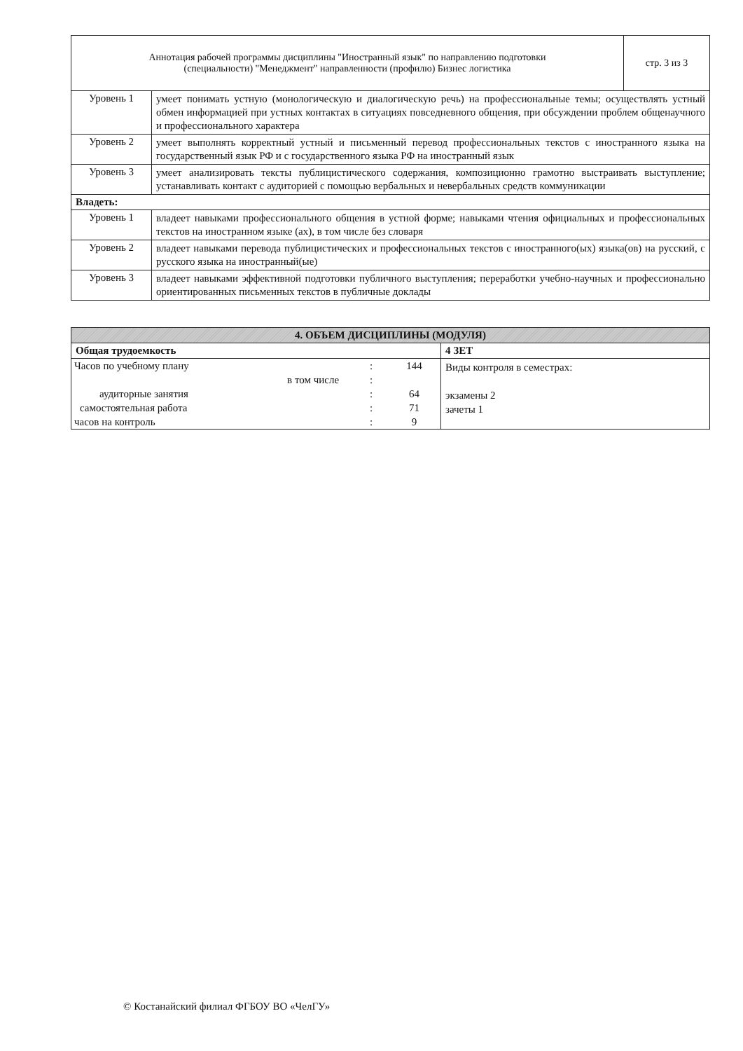| Аннотация рабочей программы дисциплины "Иностранный язык" по направлению подготовки (специальности) "Менеджмент" направленности (профилю) Бизнес логистика | | стр. 3 из 3 |
| Уровень 1 | умеет понимать устную (монологическую и диалогическую речь) на профессиональные темы; осуществлять устный обмен информацией при устных контактах в ситуациях повседневного общения, при обсуждении проблем общенаучного и профессионального характера | |
| Уровень 2 | умеет выполнять корректный устный и письменный перевод профессиональных текстов с иностранного языка на государственный язык РФ и с государственного языка РФ на иностранный язык | |
| Уровень 3 | умеет анализировать тексты публицистического содержания, композиционно грамотно выстраивать выступление; устанавливать контакт с аудиторией с помощью вербальных и невербальных средств коммуникации | |
| Владеть: | | |
| Уровень 1 | владеет навыками профессионального общения в устной форме; навыками чтения официальных и профессиональных текстов на иностранном языке (ах), в том числе без словаря | |
| Уровень 2 | владеет навыками перевода публицистических и профессиональных текстов с иностранного(ых) языка(ов) на русский, с русского языка на иностранный(ые) | |
| Уровень 3 | владеет навыками эффективной подготовки публичного выступления; переработки учебно-научных и профессионально ориентированных письменных текстов в публичные доклады | |
| 4. ОБЪЕМ ДИСЦИПЛИНЫ (МОДУЛЯ) | |
| Общая трудоемкость | 4 ЗЕТ |
| / Часов по учебному плану / : / 144 / / в том числе / : / / / аудиторные занятия / : / 64 / / самостоятельная работа / : / 71 / / часов на контроль / : / 9 / | Виды контроля в семестрах: экзамены 2 зачеты 1 |
© Костанайский филиал ФГБОУ ВО «ЧелГУ»